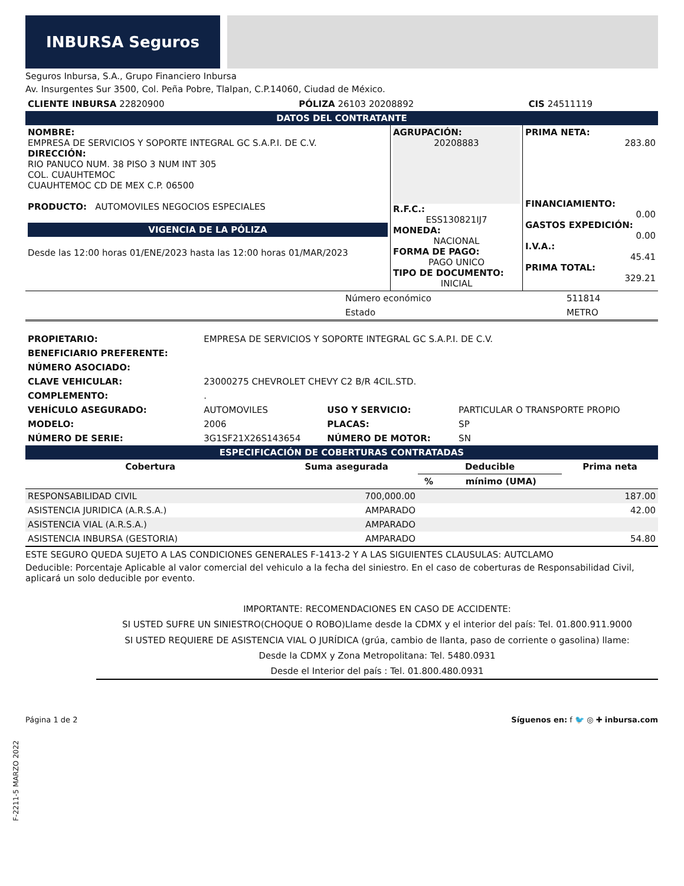INBURSA Seguros
Seguros Inbursa, S.A., Grupo Financiero Inbursa
Av. Insurgentes Sur 3500, Col. Peña Pobre, Tlalpan, C.P.14060, Ciudad de México.
| CLIENTE INBURSA 22820900 | PÓLIZA 26103 20208892 | CIS 24511119 |
DATOS DEL CONTRATANTE
| NOMBRE: EMPRESA DE SERVICIOS Y SOPORTE INTEGRAL GC S.A.P.I. DE C.V. DIRECCIÓN: RIO PANUCO NUM. 38 PISO 3 NUM INT 305 COL. CUAUHTEMOC CUAUHTEMOC CD DE MEX C.P. 06500 PRODUCTO: AUTOMOVILES NEGOCIOS ESPECIALES VIGENCIA DE LA PÓLIZA Desde las 12:00 horas 01/ENE/2023 hasta las 12:00 horas 01/MAR/2023 | AGRUPACIÓN: 20208883 R.F.C.: ESS130821IJ7 MONEDA: NACIONAL FORMA DE PAGO: PAGO UNICO TIPO DE DOCUMENTO: INICIAL | PRIMA NETA: 283.80 FINANCIAMIENTO: 0.00 GASTOS EXPEDICIÓN: 0.00 I.V.A.: 45.41 PRIMA TOTAL: 329.21 |
| | Número económico | 511814 |
| | Estado | METRO |
| PROPIETARIO: | EMPRESA DE SERVICIOS Y SOPORTE INTEGRAL GC S.A.P.I. DE C.V. | | |
| BENEFICIARIO PREFERENTE: | | | |
| NÚMERO ASOCIADO: | | | |
| CLAVE VEHICULAR: | 23000275 CHEVROLET CHEVY C2 B/R 4CIL.STD. | | |
| COMPLEMENTO: | . | | |
| VEHÍCULO ASEGURADO: | AUTOMOVILES | USO Y SERVICIO: | PARTICULAR O TRANSPORTE PROPIO |
| MODELO: | 2006 | PLACAS: | SP |
| NÚMERO DE SERIE: | 3G1SF21X26S143654 | NÚMERO DE MOTOR: | SN |
ESPECIFICACIÓN DE COBERTURAS CONTRATADAS
| Cobertura | Suma asegurada | Deducible | | Prima neta |
| --- | --- | --- | --- | --- |
| | | % | mínimo (UMA) | |
| RESPONSABILIDAD CIVIL | 700,000.00 | | | 187.00 |
| ASISTENCIA JURIDICA (A.R.S.A.) | AMPARADO | | | 42.00 |
| ASISTENCIA VIAL (A.R.S.A.) | AMPARADO | | | |
| ASISTENCIA INBURSA (GESTORIA) | AMPARADO | | | 54.80 |
ESTE SEGURO QUEDA SUJETO A LAS CONDICIONES GENERALES F-1413-2 Y A LAS SIGUIENTES CLAUSULAS: AUTCLAMO
Deducible: Porcentaje Aplicable al valor comercial del vehiculo a la fecha del siniestro. En el caso de coberturas de Responsabilidad Civil, aplicará un solo deducible por evento.
IMPORTANTE: RECOMENDACIONES EN CASO DE ACCIDENTE:
SI USTED SUFRE UN SINIESTRO(CHOQUE O ROBO)Llame desde la CDMX y el interior del país: Tel. 01.800.911.9000
SI USTED REQUIERE DE ASISTENCIA VIAL O JURÍDICA (grúa, cambio de llanta, paso de corriente o gasolina) llame:
Desde la CDMX y Zona Metropolitana: Tel. 5480.0931
Desde el Interior del país : Tel. 01.800.480.0931
Página 1 de 2 Síguenos en: f 🐦 ◎ ✚ inbursa.com
F-2211-5 MARZO 2022